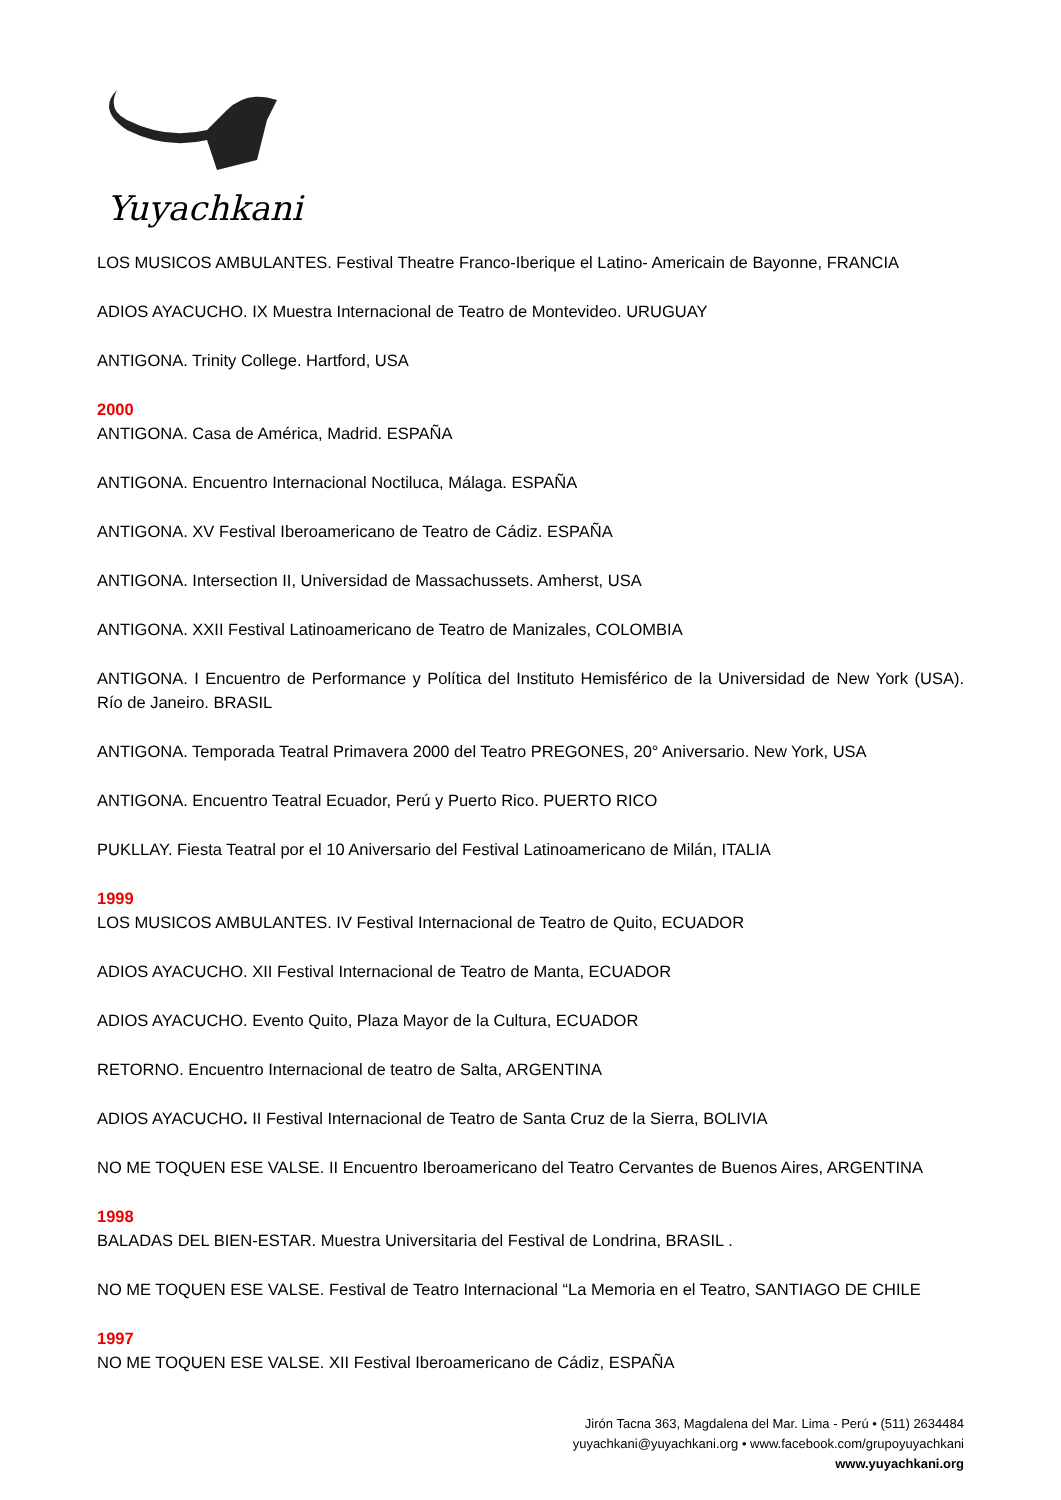Yuyachkani
LOS MUSICOS AMBULANTES. Festival Theatre Franco-Iberique el Latino- Americain de Bayonne, FRANCIA
ADIOS AYACUCHO. IX Muestra Internacional de Teatro de Montevideo. URUGUAY
ANTIGONA. Trinity College. Hartford, USA
2000
ANTIGONA. Casa de América, Madrid. ESPAÑA
ANTIGONA. Encuentro Internacional Noctiluca, Málaga. ESPAÑA
ANTIGONA. XV Festival Iberoamericano de Teatro de Cádiz. ESPAÑA
ANTIGONA. Intersection II, Universidad de Massachussets. Amherst, USA
ANTIGONA. XXII Festival Latinoamericano de Teatro de Manizales, COLOMBIA
ANTIGONA. I Encuentro de Performance y Política del Instituto Hemisférico de la Universidad de New York (USA). Río de Janeiro. BRASIL
ANTIGONA. Temporada Teatral Primavera 2000 del Teatro PREGONES, 20° Aniversario. New York, USA
ANTIGONA. Encuentro Teatral Ecuador, Perú y Puerto Rico. PUERTO RICO
PUKLLAY. Fiesta Teatral por el 10 Aniversario del Festival Latinoamericano de Milán, ITALIA
1999
LOS MUSICOS AMBULANTES. IV Festival Internacional de Teatro de Quito, ECUADOR
ADIOS AYACUCHO. XII Festival Internacional de Teatro de Manta, ECUADOR
ADIOS AYACUCHO. Evento Quito, Plaza Mayor de la Cultura, ECUADOR
RETORNO. Encuentro Internacional de teatro de Salta, ARGENTINA
ADIOS AYACUCHO. II Festival Internacional de Teatro de Santa Cruz de la Sierra, BOLIVIA
NO ME TOQUEN ESE VALSE. II Encuentro Iberoamericano del Teatro Cervantes de Buenos Aires, ARGENTINA
1998
BALADAS DEL BIEN-ESTAR. Muestra Universitaria del Festival de Londrina, BRASIL .
NO ME TOQUEN ESE VALSE. Festival de Teatro Internacional “La Memoria en el Teatro, SANTIAGO DE CHILE
1997
NO ME TOQUEN ESE VALSE. XII Festival Iberoamericano de Cádiz, ESPAÑA
Jirón Tacna 363, Magdalena del Mar. Lima - Perú • (511) 2634484
yuyachkani@yuyachkani.org • www.facebook.com/grupoyuyachkani
www.yuyachkani.org